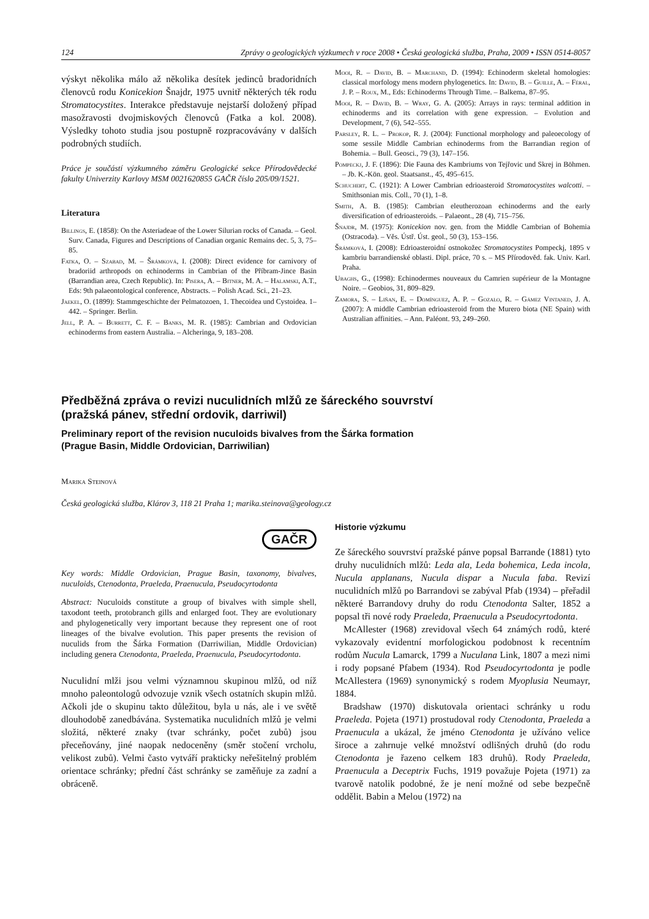124 Zprávy o geologických výzkumech v roce 2008 • Česká geologická služba, Praha, 2009 • ISSN 0514-8057
výskyt několika málo až několika desítek jedinců bradoridních členovců rodu Konicekion Šnajdr, 1975 uvnitř některých ték rodu Stromatocystites. Interakce představuje nejstarší doložený případ masožravosti dvojmiskových členovců (Fatka a kol. 2008). Výsledky tohoto studia jsou postupně rozpracovávány v dalších podrobných studiích.
Práce je součástí výzkumného záměru Geologické sekce Přírodovědecké fakulty Univerzity Karlovy MSM 0021620855 GAČR číslo 205/09/1521.
Literatura
Billings, E. (1858): On the Asteriadeae of the Lower Silurian rocks of Canada. – Geol. Surv. Canada, Figures and Descriptions of Canadian organic Remains dec. 5, 3, 75–85.
Fatka, O. – Szabad, M. – Šrámková, I. (2008): Direct evidence for carnivory of bradoriid arthropods on echinoderms in Cambrian of the Příbram-Jince Basin (Barrandian area, Czech Republic). In: Pisera, A. – Bitner, M. A. – Halamski, A.T., Eds: 9th palaeontological conference, Abstracts. – Polish Acad. Sci., 21–23.
Jaekel, O. (1899): Stammgeschichte der Pelmatozoen, 1. Thecoidea und Cystoidea. 1–442. – Springer. Berlin.
Jell, P. A. – Burrett, C. F. – Banks, M. R. (1985): Cambrian and Ordovician echinoderms from eastern Australia. – Alcheringa, 9, 183–208.
Mooi, R. – David, B. – Marchand, D. (1994): Echinoderm skeletal homologies: classical morfology mens modern phylogenetics. In: David, B. – Guille, A. – Féral, J. P. – Roux, M., Eds: Echinoderms Through Time. – Balkema, 87–95.
Mooi, R. – David, B. – Wray, G. A. (2005): Arrays in rays: terminal addition in echinoderms and its correlation with gene expression. – Evolution and Development, 7 (6), 542–555.
Parsley, R. L. – Prokop, R. J. (2004): Functional morphology and paleoecology of some sessile Middle Cambrian echinoderms from the Barrandian region of Bohemia. – Bull. Geosci., 79 (3), 147–156.
Pompeckj, J. F. (1896): Die Fauna des Kambriums von Tejřovic und Skrej in Böhmen. – Jb. K.-Kön. geol. Staatsanst., 45, 495–615.
Schuchert, C. (1921): A Lower Cambrian edrioasteroid Stromatocystites walcotti. – Smithsonian mis. Coll., 70 (1), 1–8.
Smith, A. B. (1985): Cambrian eleutherozoan echinoderms and the early diversification of edrioasteroids. – Palaeont., 28 (4), 715–756.
Šnajdr, M. (1975): Konicekion nov. gen. from the Middle Cambrian of Bohemia (Ostracoda). – Věs. Ústř. Úst. geol., 50 (3), 153–156.
Šrámková, I. (2008): Edrioasteroidní ostnokožec Stromatocystites Pompeckj, 1895 v kambriu barrandienské oblasti. Dipl. práce, 70 s. – MS Přírodověd. fak. Univ. Karl. Praha.
Ubaghs, G., (1998): Echinodermes nouveaux du Camrien supérieur de la Montagne Noire. – Geobios, 31, 809–829.
Zamora, S. – Liňan, E. – Domínguez, A. P. – Gozalo, R. – Gámez Vintaned, J. A. (2007): A middle Cambrian edrioasteroid from the Murero biota (NE Spain) with Australian affinities. – Ann. Paléont. 93, 249–260.
Předběžná zpráva o revizi nuculidních mlžů ze šáreckého souvrství
(pražská pánev, střední ordovik, darriwil)
Preliminary report of the revision nuculoids bivalves from the Šárka formation
(Prague Basin, Middle Ordovician, Darriwilian)
Marika Steinová
Česká geologická služba, Klárov 3, 118 21 Praha 1; marika.steinova@geology.cz
GAČR
Key words: Middle Ordovician, Prague Basin, taxonomy, bivalves, nuculoids, Ctenodonta, Praeleda, Praenucula, Pseudocyrtodonta
Abstract: Nuculoids constitute a group of bivalves with simple shell, taxodont teeth, protobranch gills and enlarged foot. They are evolutionary and phylogenetically very important because they represent one of root lineages of the bivalve evolution. This paper presents the revision of nuculids from the Šárka Formation (Darriwilian, Middle Ordovician) including genera Ctenodonta, Praeleda, Praenucula, Pseudocyrtodonta.
Nuculidní mlži jsou velmi významnou skupinou mlžů, od níž mnoho paleontologů odvozuje vznik všech ostatních skupin mlžů. Ačkoli jde o skupinu takto důležitou, byla u nás, ale i ve světě dlouhodobě zanedbávána. Systematika nuculidních mlžů je velmi složitá, některé znaky (tvar schránky, počet zubů) jsou přeceňovány, jiné naopak nedoceněny (směr stočení vrcholu, velikost zubů). Velmi často vytváří prakticky neřešitelný problém orientace schránky; přední část schránky se zaměňuje za zadní a obráceně.
Historie výzkumu
Ze šáreckého souvrství pražské pánve popsal Barrande (1881) tyto druhy nuculidních mlžů: Leda ala, Leda bohemica, Leda incola, Nucula applanans, Nucula dispar a Nucula faba. Revizí nuculidních mlžů po Barrandovi se zabýval Pfab (1934) – přeřadil některé Barrandovy druhy do rodu Ctenodonta Salter, 1852 a popsal tři nové rody Praeleda, Praenucula a Pseudocyrtodonta.
McAllester (1968) zrevidoval všech 64 známých rodů, které vykazovaly evidentní morfologickou podobnost k recentním rodům Nucula Lamarck, 1799 a Nuculana Link, 1807 a mezi nimi i rody popsané Pfabem (1934). Rod Pseudocyrtodonta je podle McAllestera (1969) synonymický s rodem Myoplusia Neumayr, 1884.
Bradshaw (1970) diskutovala orientaci schránky u rodu Praeleda. Pojeta (1971) prostudoval rody Ctenodonta, Praeleda a Praenucula a ukázal, že jméno Ctenodonta je užíváno velice široce a zahrnuje velké množství odlišných druhů (do rodu Ctenodonta je řazeno celkem 183 druhů). Rody Praeleda, Praenucula a Deceptrix Fuchs, 1919 považuje Pojeta (1971) za tvarově natolik podobné, že je není možné od sebe bezpečně oddělit. Babin a Melou (1972) na